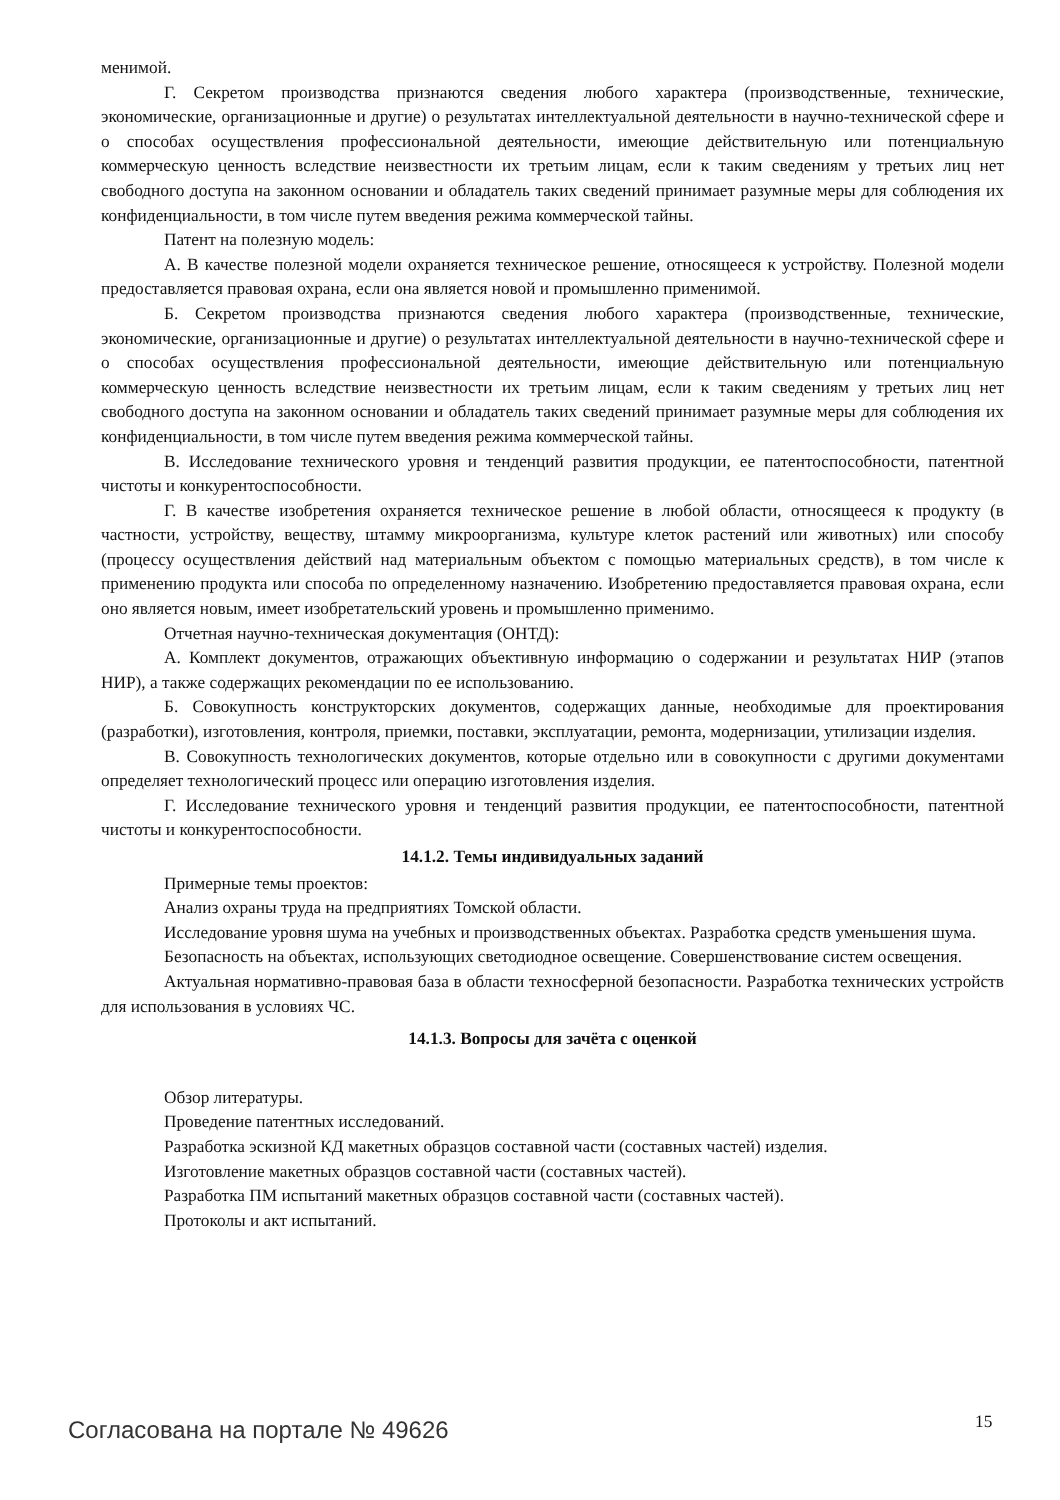менимой.
Г. Секретом производства признаются сведения любого характера (производственные, технические, экономические, организационные и другие) о результатах интеллектуальной деятельности в научно-технической сфере и о способах осуществления профессиональной деятельности, имеющие действительную или потенциальную коммерческую ценность вследствие неизвестности их третьим лицам, если к таким сведениям у третьих лиц нет свободного доступа на законном основании и обладатель таких сведений принимает разумные меры для соблюдения их конфиденциальности, в том числе путем введения режима коммерческой тайны.
Патент на полезную модель:
А. В качестве полезной модели охраняется техническое решение, относящееся к устройству. Полезной модели предоставляется правовая охрана, если она является новой и промышленно применимой.
Б. Секретом производства признаются сведения любого характера (производственные, технические, экономические, организационные и другие) о результатах интеллектуальной деятельности в научно-технической сфере и о способах осуществления профессиональной деятельности, имеющие действительную или потенциальную коммерческую ценность вследствие неизвестности их третьим лицам, если к таким сведениям у третьих лиц нет свободного доступа на законном основании и обладатель таких сведений принимает разумные меры для соблюдения их конфиденциальности, в том числе путем введения режима коммерческой тайны.
В. Исследование технического уровня и тенденций развития продукции, ее патентоспособности, патентной чистоты и конкурентоспособности.
Г. В качестве изобретения охраняется техническое решение в любой области, относящееся к продукту (в частности, устройству, веществу, штамму микроорганизма, культуре клеток растений или животных) или способу (процессу осуществления действий над материальным объектом с помощью материальных средств), в том числе к применению продукта или способа по определенному назначению. Изобретению предоставляется правовая охрана, если оно является новым, имеет изобретательский уровень и промышленно применимо.
Отчетная научно-техническая документация (ОНТД):
А. Комплект документов, отражающих объективную информацию о содержании и результатах НИР (этапов НИР), а также содержащих рекомендации по ее использованию.
Б. Совокупность конструкторских документов, содержащих данные, необходимые для проектирования (разработки), изготовления, контроля, приемки, поставки, эксплуатации, ремонта, модернизации, утилизации изделия.
В. Совокупность технологических документов, которые отдельно или в совокупности с другими документами определяет технологический процесс или операцию изготовления изделия.
Г. Исследование технического уровня и тенденций развития продукции, ее патентоспособности, патентной чистоты и конкурентоспособности.
14.1.2. Темы индивидуальных заданий
Примерные темы проектов:
Анализ охраны труда на предприятиях Томской области.
Исследование уровня шума на учебных и производственных объектах. Разработка средств уменьшения шума.
Безопасность на объектах, использующих светодиодное освещение. Совершенствование систем освещения.
Актуальная нормативно-правовая база в области техносферной безопасности. Разработка технических устройств для использования в условиях ЧС.
14.1.3. Вопросы для зачёта с оценкой
Обзор литературы.
Проведение патентных исследований.
Разработка эскизной КД макетных образцов составной части (составных частей) изделия.
Изготовление макетных образцов составной части (составных частей).
Разработка ПМ испытаний макетных образцов составной части (составных частей).
Протоколы и акт испытаний.
Согласована на портале № 49626 15